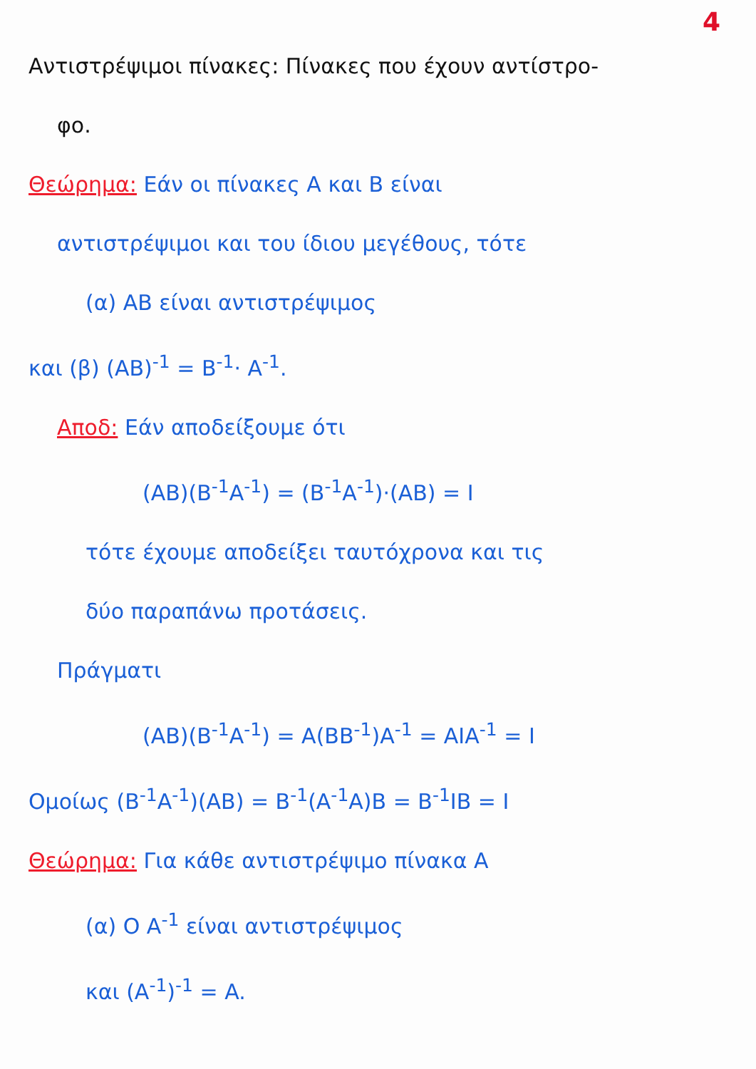4
Αντιστρέψιμοι πίνακες: Πίνακες που έχουν αντίστρο-
φο.
Θεώρημα: Εάν οι πίνακες A και B είναι
αντιστρέψιμοι και του ίδιου μεγέθους, τότε
(α) AB είναι αντιστρέψιμος
και (β) (AB)<sup>-1</sup> = B<sup>-1</sup>· A<sup>-1</sup>.
Αποδ: Εάν αποδείξουμε ότι
(AB)(B<sup>-1</sup>A<sup>-1</sup>) = (B<sup>-1</sup>A<sup>-1</sup>)·(AB) = I
τότε έχουμε αποδείξει ταυτόχρονα και τις
δύο παραπάνω προτάσεις.
Πράγματι
(AB)(B<sup>-1</sup>A<sup>-1</sup>) = A(BB<sup>-1</sup>)A<sup>-1</sup> = AIA<sup>-1</sup> = I
Ομοίως (B<sup>-1</sup>A<sup>-1</sup>)(AB) = B<sup>-1</sup>(A<sup>-1</sup>A)B = B<sup>-1</sup>IB = I
Θεώρημα: Για κάθε αντιστρέψιμο πίνακα A
(α) O A<sup>-1</sup> είναι αντιστρέψιμος
και (A<sup>-1</sup>)<sup>-1</sup> = A.